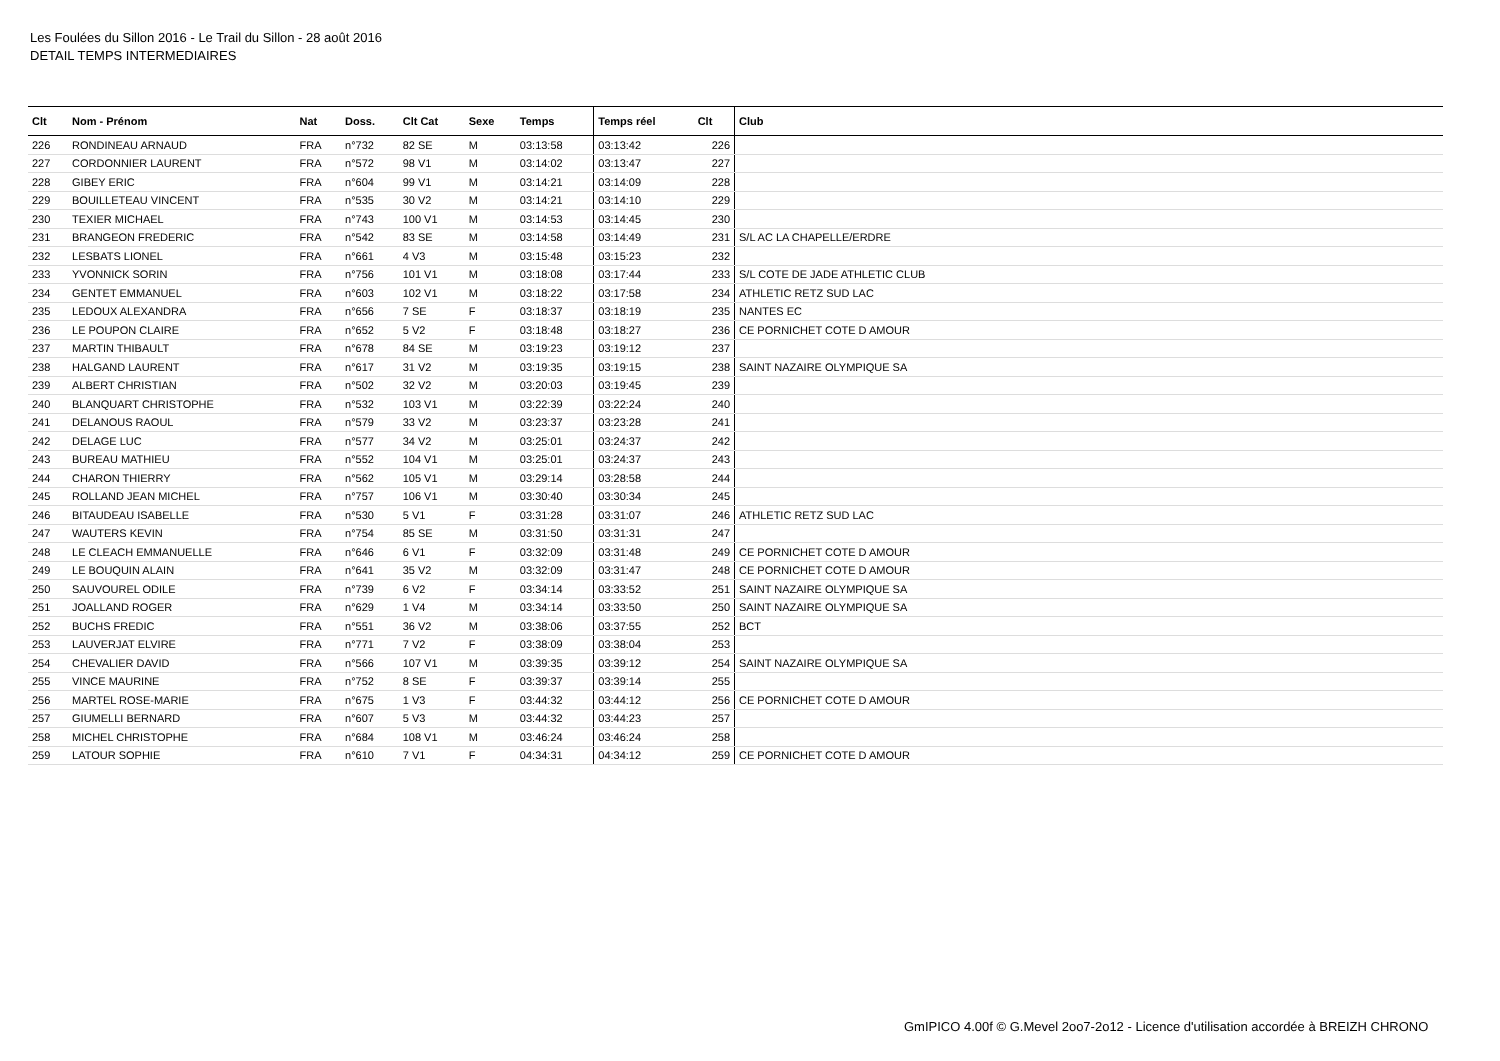Les Foulées du Sillon 2016 - Le Trail du Sillon - 28 août 2016
DETAIL TEMPS INTERMEDIAIRES
| Clt | Nom - Prénom | Nat | Doss. | Clt Cat | Sexe | Temps | Temps réel | Clt | Club |
| --- | --- | --- | --- | --- | --- | --- | --- | --- | --- |
| 226 | RONDINEAU ARNAUD | FRA | n°732 | 82 SE | M | 03:13:58 | 03:13:42 | 226 | |
| 227 | CORDONNIER LAURENT | FRA | n°572 | 98 V1 | M | 03:14:02 | 03:13:47 | 227 | |
| 228 | GIBEY ERIC | FRA | n°604 | 99 V1 | M | 03:14:21 | 03:14:09 | 228 | |
| 229 | BOUILLETEAU VINCENT | FRA | n°535 | 30 V2 | M | 03:14:21 | 03:14:10 | 229 | |
| 230 | TEXIER MICHAEL | FRA | n°743 | 100 V1 | M | 03:14:53 | 03:14:45 | 230 | |
| 231 | BRANGEON FREDERIC | FRA | n°542 | 83 SE | M | 03:14:58 | 03:14:49 | 231 | S/L AC LA CHAPELLE/ERDRE |
| 232 | LESBATS LIONEL | FRA | n°661 | 4 V3 | M | 03:15:48 | 03:15:23 | 232 | |
| 233 | YVONNICK SORIN | FRA | n°756 | 101 V1 | M | 03:18:08 | 03:17:44 | 233 | S/L COTE DE JADE ATHLETIC CLUB |
| 234 | GENTET EMMANUEL | FRA | n°603 | 102 V1 | M | 03:18:22 | 03:17:58 | 234 | ATHLETIC RETZ SUD LAC |
| 235 | LEDOUX ALEXANDRA | FRA | n°656 | 7 SE | F | 03:18:37 | 03:18:19 | 235 | NANTES EC |
| 236 | LE POUPON CLAIRE | FRA | n°652 | 5 V2 | F | 03:18:48 | 03:18:27 | 236 | CE PORNICHET COTE D AMOUR |
| 237 | MARTIN THIBAULT | FRA | n°678 | 84 SE | M | 03:19:23 | 03:19:12 | 237 | |
| 238 | HALGAND LAURENT | FRA | n°617 | 31 V2 | M | 03:19:35 | 03:19:15 | 238 | SAINT NAZAIRE OLYMPIQUE SA |
| 239 | ALBERT CHRISTIAN | FRA | n°502 | 32 V2 | M | 03:20:03 | 03:19:45 | 239 | |
| 240 | BLANQUART CHRISTOPHE | FRA | n°532 | 103 V1 | M | 03:22:39 | 03:22:24 | 240 | |
| 241 | DELANOUS RAOUL | FRA | n°579 | 33 V2 | M | 03:23:37 | 03:23:28 | 241 | |
| 242 | DELAGE LUC | FRA | n°577 | 34 V2 | M | 03:25:01 | 03:24:37 | 242 | |
| 243 | BUREAU MATHIEU | FRA | n°552 | 104 V1 | M | 03:25:01 | 03:24:37 | 243 | |
| 244 | CHARON THIERRY | FRA | n°562 | 105 V1 | M | 03:29:14 | 03:28:58 | 244 | |
| 245 | ROLLAND JEAN MICHEL | FRA | n°757 | 106 V1 | M | 03:30:40 | 03:30:34 | 245 | |
| 246 | BITAUDEAU ISABELLE | FRA | n°530 | 5 V1 | F | 03:31:28 | 03:31:07 | 246 | ATHLETIC RETZ SUD LAC |
| 247 | WAUTERS KEVIN | FRA | n°754 | 85 SE | M | 03:31:50 | 03:31:31 | 247 | |
| 248 | LE CLEACH EMMANUELLE | FRA | n°646 | 6 V1 | F | 03:32:09 | 03:31:48 | 249 | CE PORNICHET COTE D AMOUR |
| 249 | LE BOUQUIN ALAIN | FRA | n°641 | 35 V2 | M | 03:32:09 | 03:31:47 | 248 | CE PORNICHET COTE D AMOUR |
| 250 | SAUVOUREL ODILE | FRA | n°739 | 6 V2 | F | 03:34:14 | 03:33:52 | 251 | SAINT NAZAIRE OLYMPIQUE SA |
| 251 | JOALLAND ROGER | FRA | n°629 | 1 V4 | M | 03:34:14 | 03:33:50 | 250 | SAINT NAZAIRE OLYMPIQUE SA |
| 252 | BUCHS FREDIC | FRA | n°551 | 36 V2 | M | 03:38:06 | 03:37:55 | 252 | BCT |
| 253 | LAUVERJAT ELVIRE | FRA | n°771 | 7 V2 | F | 03:38:09 | 03:38:04 | 253 | |
| 254 | CHEVALIER DAVID | FRA | n°566 | 107 V1 | M | 03:39:35 | 03:39:12 | 254 | SAINT NAZAIRE OLYMPIQUE SA |
| 255 | VINCE MAURINE | FRA | n°752 | 8 SE | F | 03:39:37 | 03:39:14 | 255 | |
| 256 | MARTEL ROSE-MARIE | FRA | n°675 | 1 V3 | F | 03:44:32 | 03:44:12 | 256 | CE PORNICHET COTE D AMOUR |
| 257 | GIUMELLI BERNARD | FRA | n°607 | 5 V3 | M | 03:44:32 | 03:44:23 | 257 | |
| 258 | MICHEL CHRISTOPHE | FRA | n°684 | 108 V1 | M | 03:46:24 | 03:46:24 | 258 | |
| 259 | LATOUR SOPHIE | FRA | n°610 | 7 V1 | F | 04:34:31 | 04:34:12 | 259 | CE PORNICHET COTE D AMOUR |
GmIPICO 4.00f © G.Mevel 2oo7-2o12 - Licence d'utilisation accordée à BREIZH CHRONO